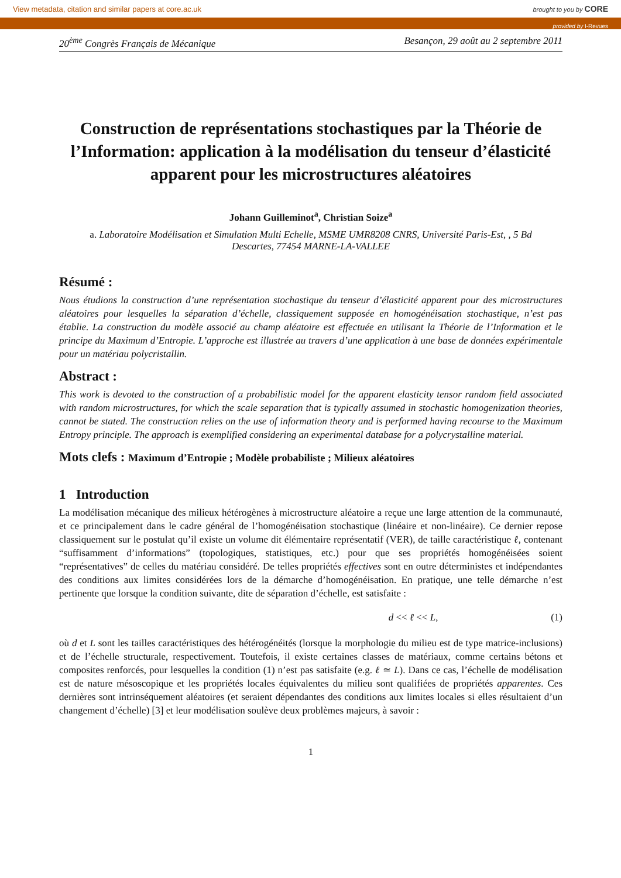View metadata, citation and similar papers at core.ac.uk brought to you by CORE
provided by I-Revues
20<sup>ème</sup> Congrès Français de Mécanique Besançon, 29 août au 2 septembre 2011
Construction de représentations stochastiques par la Théorie de l’Information: application à la modélisation du tenseur d’élasticité apparent pour les microstructures aléatoires
Johann Guilleminot<sup>a</sup>, Christian Soize<sup>a</sup>
a. Laboratoire Modélisation et Simulation Multi Echelle, MSME UMR8208 CNRS, Université Paris-Est, , 5 Bd Descartes, 77454 MARNE-LA-VALLEE
Résumé :
Nous étudions la construction d’une représentation stochastique du tenseur d’élasticité apparent pour des microstructures aléatoires pour lesquelles la séparation d’échelle, classiquement supposée en homogénéisation stochastique, n’est pas établie. La construction du modèle associé au champ aléatoire est effectuée en utilisant la Théorie de l’Information et le principe du Maximum d’Entropie. L’approche est illustrée au travers d’une application à une base de données expérimentale pour un matériau polycristallin.
Abstract :
This work is devoted to the construction of a probabilistic model for the apparent elasticity tensor random field associated with random microstructures, for which the scale separation that is typically assumed in stochastic homogenization theories, cannot be stated. The construction relies on the use of information theory and is performed having recourse to the Maximum Entropy principle. The approach is exemplified considering an experimental database for a polycrystalline material.
Mots clefs : Maximum d’Entropie ; Modèle probabiliste ; Milieux aléatoires
1 Introduction
La modélisation mécanique des milieux hétérogènes à microstructure aléatoire a reçue une large attention de la communauté, et ce principalement dans le cadre général de l’homogénéisation stochastique (linéaire et non-linéaire). Ce dernier repose classiquement sur le postulat qu’il existe un volume dit élémentaire représentatif (VER), de taille caractéristique ℓ, contenant “suffisamment d’informations” (topologiques, statistiques, etc.) pour que ses propriétés homogénéisées soient “représentatives” de celles du matériau considéré. De telles propriétés effectives sont en outre déterministes et indépendantes des conditions aux limites considérées lors de la démarche d’homogénéisation. En pratique, une telle démarche n’est pertinente que lorsque la condition suivante, dite de séparation d’échelle, est satisfaite :
d << ℓ << L, (1)
où d et L sont les tailles caractéristiques des hétérogénéités (lorsque la morphologie du milieu est de type matrice-inclusions) et de l’échelle structurale, respectivement. Toutefois, il existe certaines classes de matériaux, comme certains bétons et composites renforcés, pour lesquelles la condition (1) n’est pas satisfaite (e.g. ℓ ≃ L). Dans ce cas, l’échelle de modélisation est de nature mésoscopique et les propriétés locales équivalentes du milieu sont qualifiées de propriétés apparentes. Ces dernières sont intrinséquement aléatoires (et seraient dépendantes des conditions aux limites locales si elles résultaient d’un changement d’échelle) [3] et leur modélisation soulève deux problèmes majeurs, à savoir :
1